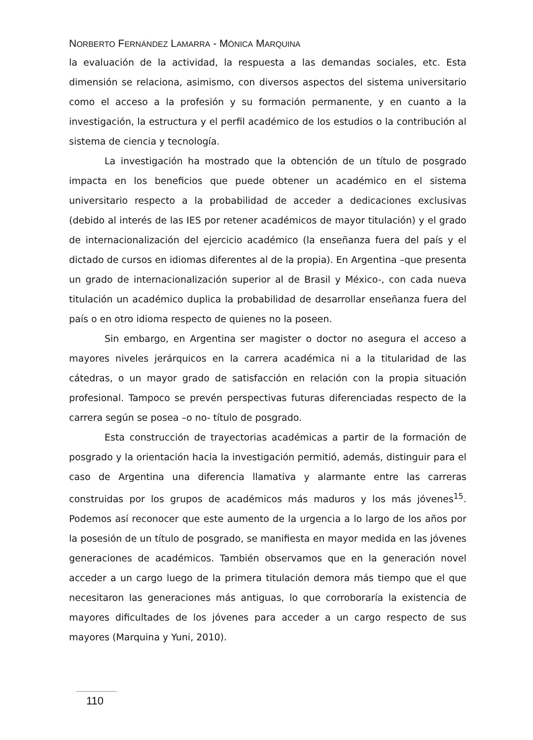NORBERTO FERNÁNDEZ LAMARRA - MÓNICA MARQUINA
la evaluación de la actividad, la respuesta a las demandas sociales, etc. Esta dimensión se relaciona, asimismo, con diversos aspectos del sistema universitario como el acceso a la profesión y su formación permanente, y en cuanto a la investigación, la estructura y el perfil académico de los estudios o la contribución al sistema de ciencia y tecnología.
La investigación ha mostrado que la obtención de un título de posgrado impacta en los beneficios que puede obtener un académico en el sistema universitario respecto a la probabilidad de acceder a dedicaciones exclusivas (debido al interés de las IES por retener académicos de mayor titulación) y el grado de internacionalización del ejercicio académico (la enseñanza fuera del país y el dictado de cursos en idiomas diferentes al de la propia). En Argentina –que presenta un grado de internacionalización superior al de Brasil y México-, con cada nueva titulación un académico duplica la probabilidad de desarrollar enseñanza fuera del país o en otro idioma respecto de quienes no la poseen.
Sin embargo, en Argentina ser magister o doctor no asegura el acceso a mayores niveles jerárquicos en la carrera académica ni a la titularidad de las cátedras, o un mayor grado de satisfacción en relación con la propia situación profesional. Tampoco se prevén perspectivas futuras diferenciadas respecto de la carrera según se posea –o no- título de posgrado.
Esta construcción de trayectorias académicas a partir de la formación de posgrado y la orientación hacia la investigación permitió, además, distinguir para el caso de Argentina una diferencia llamativa y alarmante entre las carreras construidas por los grupos de académicos más maduros y los más jóvenes<sup>15</sup>. Podemos así reconocer que este aumento de la urgencia a lo largo de los años por la posesión de un título de posgrado, se manifiesta en mayor medida en las jóvenes generaciones de académicos. También observamos que en la generación novel acceder a un cargo luego de la primera titulación demora más tiempo que el que necesitaron las generaciones más antiguas, lo que corroboraría la existencia de mayores dificultades de los jóvenes para acceder a un cargo respecto de sus mayores (Marquina y Yuni, 2010).
110